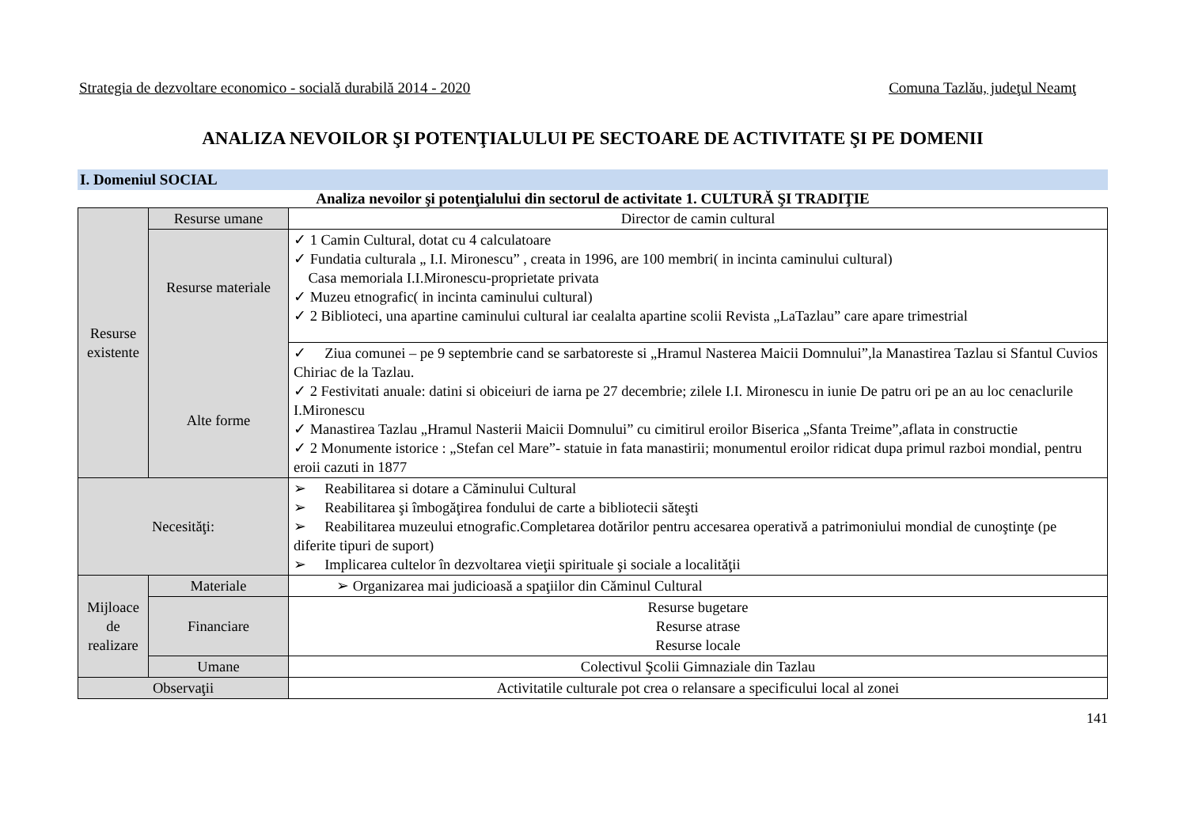Strategia de dezvoltare economico - socială durabilă 2014 - 2020 Comuna Tazlău, judeţul Neamţ
ANALIZA NEVOILOR ŞI POTENŢIALULUI PE SECTOARE DE ACTIVITATE ŞI PE DOMENII
I. Domeniul SOCIAL
Analiza nevoilor şi potenţialului din sectorul de activitate 1. CULTURĂ ŞI TRADIŢIE
| Resurse existente | Resurse umane | Director de camin cultural |
| | Resurse materiale Alte forme | ✓ 1 Camin Cultural, dotat cu 4 calculatoare ✓ Fundatia culturala „ I.I. Mironescu” , creata in 1996, are 100 membri( in incinta caminului cultural) Casa memoriala I.I.Mironescu-proprietate privata ✓ Muzeu etnografic( in incinta caminului cultural) ✓ 2 Biblioteci, una apartine caminului cultural iar cealalta apartine scolii Revista „LaTazlau” care apare trimestrial |
| | | ✓ Ziua comunei – pe 9 septembrie cand se sarbatoreste si „Hramul Nasterea Maicii Domnului”,la Manastirea Tazlau si Sfantul Cuvios Chiriac de la Tazlau. ✓ 2 Festivitati anuale: datini si obiceiuri de iarna pe 27 decembrie; zilele I.I. Mironescu in iunie De patru ori pe an au loc cenaclurile I.Mironescu ✓ Manastirea Tazlau „Hramul Nasterii Maicii Domnului” cu cimitirul eroilor Biserica „Sfanta Treime”,aflata in constructie ✓ 2 Monumente istorice : „Stefan cel Mare”- statuie in fata manastirii; monumentul eroilor ridicat dupa primul razboi mondial, pentru eroii cazuti in 1877 |
| Necesităţi: | | ➢ Reabilitarea si dotare a Căminului Cultural ➢ Reabilitarea şi îmbogăţirea fondului de carte a bibliotecii săteşti ➢ Reabilitarea muzeului etnografic.Completarea dotărilor pentru accesarea operativă a patrimoniului mondial de cunoştinţe (pe diferite tipuri de suport) ➢ Implicarea cultelor în dezvoltarea vieţii spirituale şi sociale a localităţii |
| Mijloace de realizare | Materiale | ➢ Organizarea mai judicioasă a spaţiilor din Căminul Cultural |
| | Financiare | Resurse bugetare Resurse atrase Resurse locale |
| | Umane | Colectivul Şcolii Gimnaziale din Tazlau |
| Observaţii | | Activitatile culturale pot crea o relansare a specificului local al zonei |
141